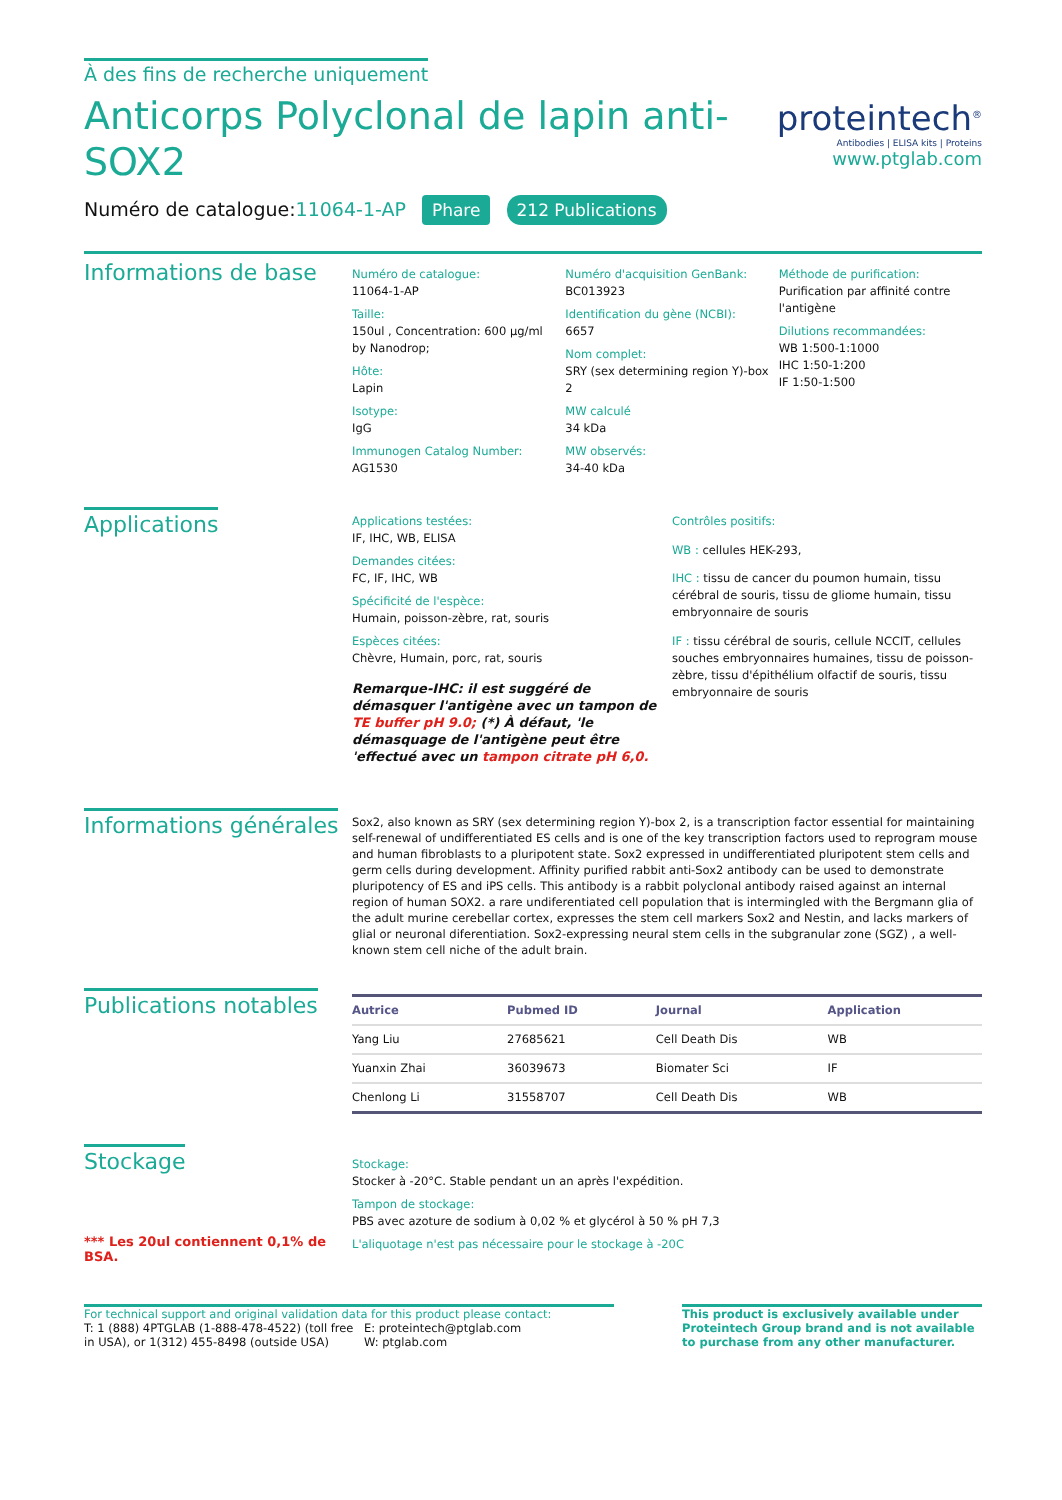À des fins de recherche uniquement
Anticorps Polyclonal de lapin anti-
SOX2
Numéro de catalogue:11064-1-AP Phare 212 Publications
proteintech<sup>®</sup>
Antibodies | ELISA kits | Proteins
www.ptglab.com
Informations de base
Numéro de catalogue:
11064-1-AP
Taille:
150ul , Concentration: 600 μg/ml by Nanodrop;
Hôte:
Lapin
Isotype:
IgG
Immunogen Catalog Number:
AG1530
Numéro d'acquisition GenBank:
BC013923
Identification du gène (NCBI):
6657
Nom complet:
SRY (sex determining region Y)-box 2
MW calculé
34 kDa
MW observés:
34-40 kDa
Méthode de purification:
Purification par affinité contre l'antigène
Dilutions recommandées:
WB 1:500-1:1000
IHC 1:50-1:200
IF 1:50-1:500
Applications
Applications testées:
IF, IHC, WB, ELISA
Demandes citées:
FC, IF, IHC, WB
Spécificité de l'espèce:
Humain, poisson-zèbre, rat, souris
Espèces citées:
Chèvre, Humain, porc, rat, souris
Remarque-IHC: il est suggéré de démasquer l'antigène avec un tampon de TE buffer pH 9.0; (*) À défaut, 'le démasquage de l'antigène peut être 'effectué avec un tampon citrate pH 6,0.
Contrôles positifs:
WB : cellules HEK-293,
IHC : tissu de cancer du poumon humain, tissu cérébral de souris, tissu de gliome humain, tissu embryonnaire de souris
IF : tissu cérébral de souris, cellule NCCIT, cellules souches embryonnaires humaines, tissu de poisson-zèbre, tissu d'épithélium olfactif de souris, tissu embryonnaire de souris
Informations générales
Sox2, also known as SRY (sex determining region Y)-box 2, is a transcription factor essential for maintaining self-renewal of undifferentiated ES cells and is one of the key transcription factors used to reprogram mouse and human fibroblasts to a pluripotent state. Sox2 expressed in undifferentiated pluripotent stem cells and germ cells during development. Affinity purified rabbit anti-Sox2 antibody can be used to demonstrate pluripotency of ES and iPS cells. This antibody is a rabbit polyclonal antibody raised against an internal region of human SOX2. a rare undiferentiated cell population that is intermingled with the Bergmann glia of the adult murine cerebellar cortex, expresses the stem cell markers Sox2 and Nestin, and lacks markers of glial or neuronal diferentiation. Sox2-expressing neural stem cells in the subgranular zone (SGZ) , a well-known stem cell niche of the adult brain.
Publications notables
| Autrice | Pubmed ID | Journal | Application |
| --- | --- | --- | --- |
| Yang Liu | 27685621 | Cell Death Dis | WB |
| Yuanxin Zhai | 36039673 | Biomater Sci | IF |
| Chenlong Li | 31558707 | Cell Death Dis | WB |
Stockage
*** Les 20ul contiennent 0,1% de BSA.
Stockage:
Stocker à -20°C. Stable pendant un an après l'expédition.
Tampon de stockage:
PBS avec azoture de sodium à 0,02 % et glycérol à 50 % pH 7,3
L'aliquotage n'est pas nécessaire pour le stockage à -20C
For technical support and original validation data for this product please contact:
T: 1 (888) 4PTGLAB (1-888-478-4522) (toll free in USA), or 1(312) 455-8498 (outside USA)
E: proteintech@ptglab.com
W: ptglab.com
This product is exclusively available under Proteintech Group brand and is not available to purchase from any other manufacturer.